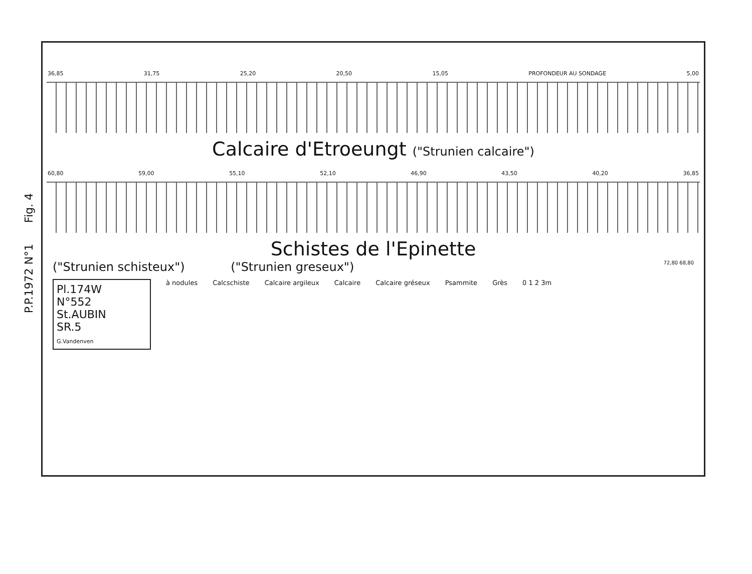36,85 31,75 25,20 20,50 15,05 PROFONDEUR AU SONDAGE 5,00
Calcaire d'Etroeungt ("Strunien calcaire")
60,80 59,00 55,10 52,10 46,90 43,50 40,20 36,85
Schistes de l'Epinette
("Strunien schisteux") ("Strunien greseux") 72,80 68,80
Pl.174W
N°552
St.AUBIN
SR.5
G.Vandenven
à nodules Calcschiste Calcaire argileux Calcaire Calcaire gréseux Psammite Grès 0 1 2 3m
P.P.1972 N°1 Fig. 4